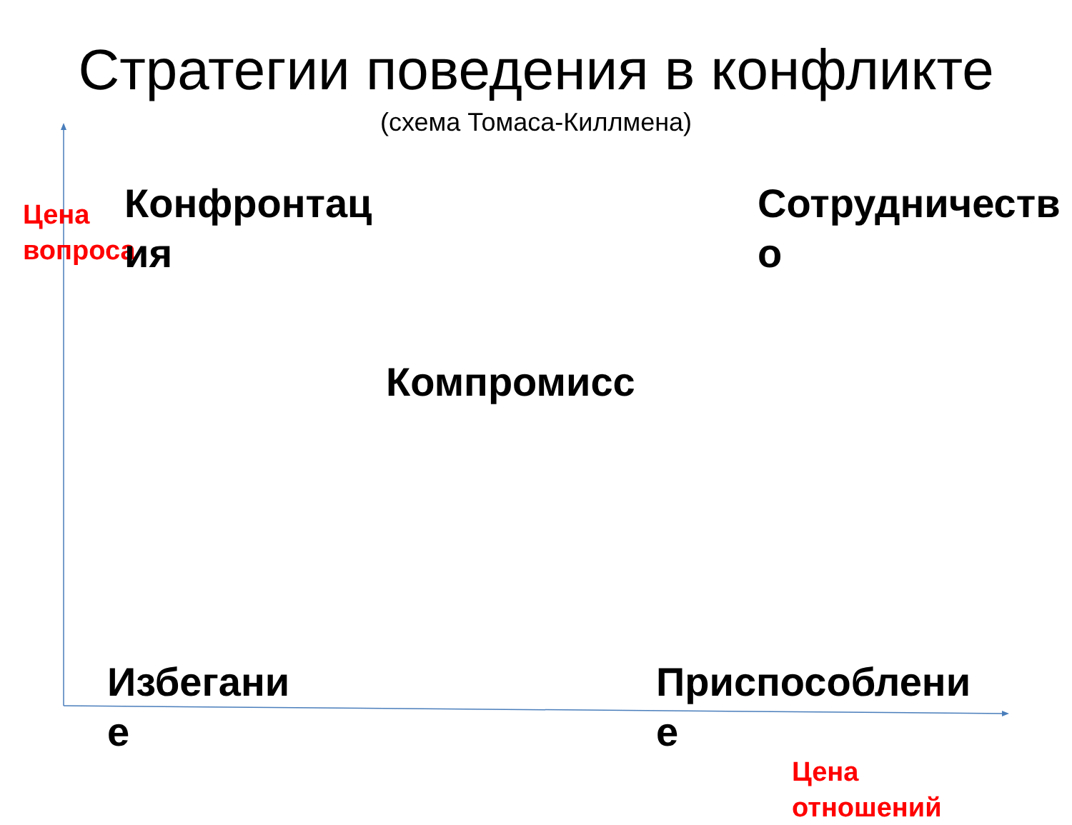Стратегии поведения в конфликте
(схема Томаса-Киллмена)
Цена
вопроса
Конфронтац
ия
Сотрудничеств
о
Компромисс
Избегани
е
Приспособлени
е
Цена
отношений